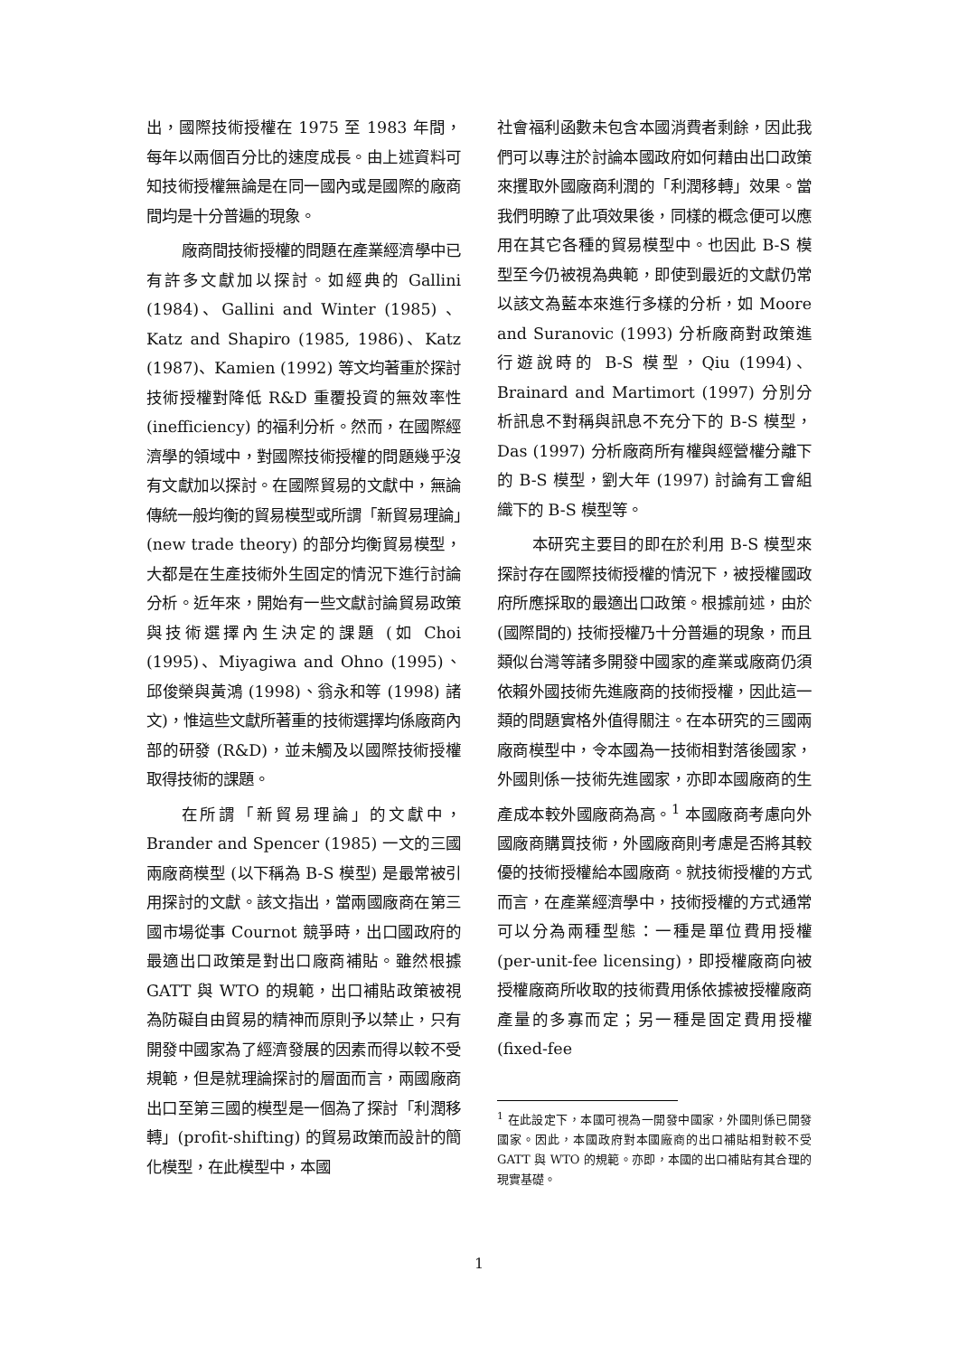出，國際技術授權在 1975 至 1983 年間，每年以兩個百分比的速度成長。由上述資料可知技術授權無論是在同一國內或是國際的廠商間均是十分普遍的現象。
廠商間技術授權的問題在產業經濟學中已有許多文獻加以探討。如經典的 Gallini (1984)、Gallini and Winter (1985) 、 Katz and Shapiro (1985, 1986)、Katz (1987)、Kamien (1992) 等文均著重於探討技術授權對降低 R&D 重覆投資的無效率性 (inefficiency) 的福利分析。然而，在國際經濟學的領域中，對國際技術授權的問題幾乎沒有文獻加以探討。在國際貿易的文獻中，無論傳統一般均衡的貿易模型或所謂「新貿易理論」(new trade theory) 的部分均衡貿易模型，大都是在生產技術外生固定的情況下進行討論分析。近年來，開始有一些文獻討論貿易政策與技術選擇內生決定的課題 (如 Choi (1995)、Miyagiwa and Ohno (1995)、邱俊榮與黃鴻 (1998)、翁永和等 (1998) 諸文)，惟這些文獻所著重的技術選擇均係廠商內部的研發 (R&D)，並未觸及以國際技術授權取得技術的課題。
在所謂「新貿易理論」的文獻中，Brander and Spencer (1985) 一文的三國兩廠商模型 (以下稱為 B-S 模型) 是最常被引用探討的文獻。該文指出，當兩國廠商在第三國市場從事 Cournot 競爭時，出口國政府的最適出口政策是對出口廠商補貼。雖然根據 GATT 與 WTO 的規範，出口補貼政策被視為防礙自由貿易的精神而原則予以禁止，只有開發中國家為了經濟發展的因素而得以較不受規範，但是就理論探討的層面而言，兩國廠商出口至第三國的模型是一個為了探討「利潤移轉」(profit-shifting) 的貿易政策而設計的簡化模型，在此模型中，本國
社會福利函數未包含本國消費者剩餘，因此我們可以專注於討論本國政府如何藉由出口政策來攫取外國廠商利潤的「利潤移轉」效果。當我們明瞭了此項效果後，同樣的概念便可以應用在其它各種的貿易模型中。也因此 B-S 模型至今仍被視為典範，即使到最近的文獻仍常以該文為藍本來進行多樣的分析，如 Moore and Suranovic (1993) 分析廠商對政策進行遊說時的 B-S 模型，Qiu (1994)、Brainard and Martimort (1997) 分別分析訊息不對稱與訊息不充分下的 B-S 模型，Das (1997) 分析廠商所有權與經營權分離下的 B-S 模型，劉大年 (1997) 討論有工會組織下的 B-S 模型等。
本研究主要目的即在於利用 B-S 模型來探討存在國際技術授權的情況下，被授權國政府所應採取的最適出口政策。根據前述，由於 (國際間的) 技術授權乃十分普遍的現象，而且類似台灣等諸多開發中國家的產業或廠商仍須依賴外國技術先進廠商的技術授權，因此這一類的問題實格外值得關注。在本研究的三國兩廠商模型中，令本國為一技術相對落後國家，外國則係一技術先進國家，亦即本國廠商的生產成本較外國廠商為高。<sup>1</sup> 本國廠商考慮向外國廠商購買技術，外國廠商則考慮是否將其較優的技術授權給本國廠商。就技術授權的方式而言，在產業經濟學中，技術授權的方式通常可以分為兩種型態：一種是單位費用授權 (per-unit-fee licensing)，即授權廠商向被授權廠商所收取的技術費用係依據被授權廠商產量的多寡而定；另一種是固定費用授權 (fixed-fee
<sup>1</sup> 在此設定下，本國可視為一開發中國家，外國則係已開發國家。因此，本國政府對本國廠商的出口補貼相對較不受 GATT 與 WTO 的規範。亦即，本國的出口補貼有其合理的現實基礎。
1